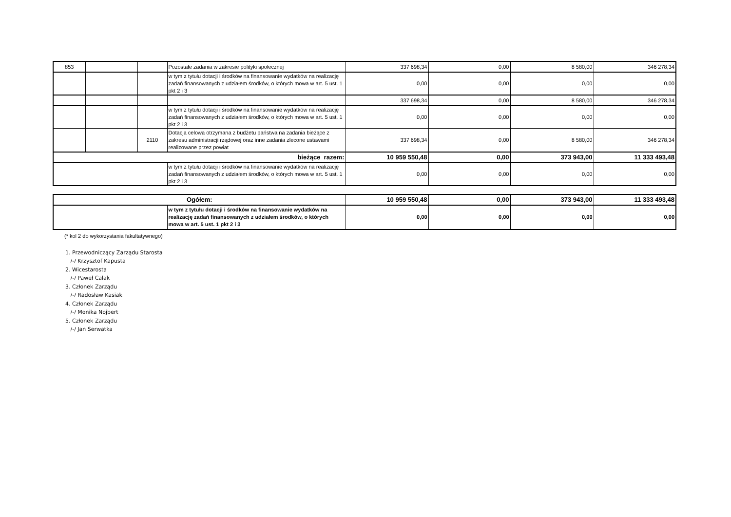| 853 | | | Pozostałe zadania w zakresie polityki społecznej | 337 698,34 | 0,00 | 8 580,00 | 346 278,34 |
| | | | w tym z tytułu dotacji i środków na finansowanie wydatków na realizację zadań finansowanych z udziałem środków, o których mowa w art. 5 ust. 1 pkt 2 i 3 | 0,00 | 0,00 | 0,00 | 0,00 |
| | | | | 337 698,34 | 0,00 | 8 580,00 | 346 278,34 |
| | | | w tym z tytułu dotacji i środków na finansowanie wydatków na realizację zadań finansowanych z udziałem środków, o których mowa w art. 5 ust. 1 pkt 2 i 3 | 0,00 | 0,00 | 0,00 | 0,00 |
| | | 2110 | Dotacja celowa otrzymana z budżetu państwa na zadania bieżące z zakresu administracji rządowej oraz inne zadania zlecone ustawami realizowane przez powiat | 337 698,34 | 0,00 | 8 580,00 | 346 278,34 |
| bieżące razem: | | | | 10 959 550,48 | 0,00 | 373 943,00 | 11 333 493,48 |
| | | | w tym z tytułu dotacji i środków na finansowanie wydatków na realizację zadań finansowanych z udziałem środków, o których mowa w art. 5 ust. 1 pkt 2 i 3 | 0,00 | 0,00 | 0,00 | 0,00 |
| Ogółem: | | 10 959 550,48 | 0,00 | 373 943,00 | 11 333 493,48 |
| | w tym z tytułu dotacji i środków na finansowanie wydatków na realizację zadań finansowanych z udziałem środków, o których mowa w art. 5 ust. 1 pkt 2 i 3 | 0,00 | 0,00 | 0,00 | 0,00 |
(* kol 2 do wykorzystania fakultatywnego)
1. Przewodniczący Zarządu Starosta
/-/ Krzysztof Kapusta
2. Wicestarosta
/-/ Paweł Calak
3. Członek Zarządu
/-/ Radosław Kasiak
4. Członek Zarządu
/-/ Monika Nojbert
5. Członek Zarządu
/-/ Jan Serwatka